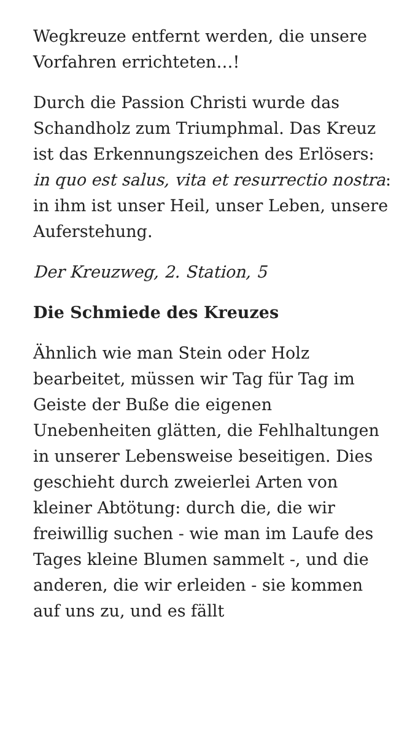Wegkreuze entfernt werden, die unsere Vorfahren errichteten…!
Durch die Passion Christi wurde das Schandholz zum Triumphmal. Das Kreuz ist das Erkennungszeichen des Erlösers: in quo est salus, vita et resurrectio nostra: in ihm ist unser Heil, unser Leben, unsere Auferstehung.
Der Kreuzweg, 2. Station, 5
Die Schmiede des Kreuzes
Ähnlich wie man Stein oder Holz bearbeitet, müssen wir Tag für Tag im Geiste der Buße die eigenen Unebenheiten glätten, die Fehlhaltungen in unserer Lebensweise beseitigen. Dies geschieht durch zweierlei Arten von kleiner Abtötung: durch die, die wir freiwillig suchen - wie man im Laufe des Tages kleine Blumen sammelt -, und die anderen, die wir erleiden - sie kommen auf uns zu, und es fällt